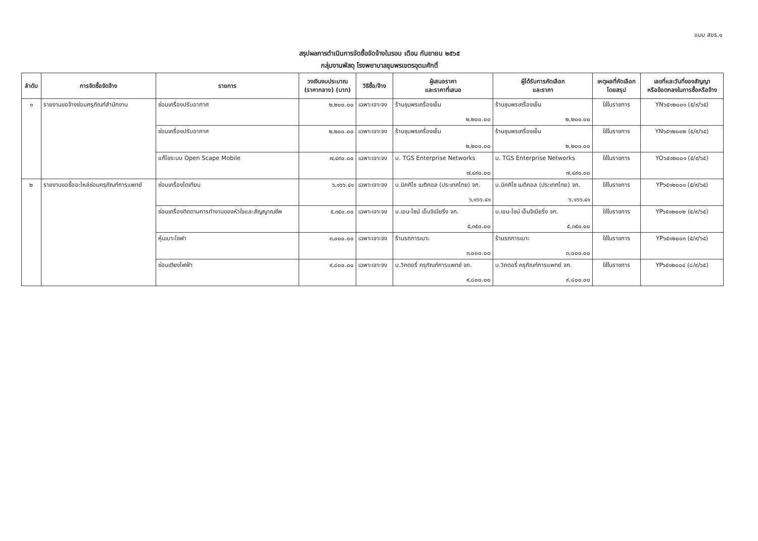แบบ สขร.๑
สรุปผลการดำเนินการจัดซื้อจัดจ้างในรอบ เดือน กันยายน ๒๕๖๕
กลุ่มงานพัสดุ โรงพยาบาลชุมพรเขตรอุดมศักดิ์
| ลำดับ | การจัดซื้อจัดจ้าง | รายการ | วงเงินงบประมาณ (ราคากลาง) (บาท) | วิธีซื้อ/จ้าง | ผู้เสนอราคา และราคาที่เสนอ | ผู้ได้รับการคัดเลือก และราคา | เหตุผลที่คัดเลือก โดยสรุป | เลขที่และวันที่ของสัญญา หรือข้อตกลงในการซื้อหรือจ้าง |
| --- | --- | --- | --- | --- | --- | --- | --- | --- |
| ๑ | รายงานขอจ้างซ่อมครุภัณฑ์สำนักงาน | ซ่อมเครื่องปรับอากาศ | ๒,๒๐๐.๐๐ | เฉพาะเจาะจง | ร้านชุมพรเครื่องเย็น ๒,๒๐๐.๐๐ | ร้านชุมพรเครื่องเย็น ๒,๒๐๐.๐๐ | ใช้ในราชการ | YN๖๕๑๒๐๐๑ (๕/๙/๖๕) |
| | | ซ่อมเครื่องปรับอากาศ | ๒,๒๐๐.๐๐ | เฉพาะเจาะจง | ร้านชุมพรเครื่องเย็น ๒,๒๐๐.๐๐ | ร้านชุมพรเครื่องเย็น ๒,๒๐๐.๐๐ | ใช้ในราชการ | YN๖๕๑๒๐๐๒ (๕/๙/๖๕) |
| | | แก้ไขระบบ Open Scape Mobile | ๗,๔๙๐.๐๐ | เฉพาะเจาะจง | บ. TGS Enterprise Networks ๗,๔๙๐.๐๐ | บ. TGS Enterprise Networks ๗,๔๙๐.๐๐ | ใช้ในราชการ | YO๖๕๑๒๐๐๑ (๕/๙/๖๕) |
| ๒ | รายงานขอซื้ออะไหล่ซ่อมครุภัณฑ์การแพทย์ | ซ่อมเครื่องไตเทียม | ๖,๑๖๖.๔๑ | เฉพาะเจาะจง | บ.นิคคิโซ เมดิคอล (ประเทศไทย) จก. ๖,๑๖๖.๔๑ | บ.นิคคิโซ เมดิคอล (ประเทศไทย) จก. ๖,๑๖๖.๔๑ | ใช้ในราชการ | YP๖๕๑๒๐๐๑ (๕/๙/๖๕) |
| | | ซ่อมเครื่องติดตามการทำงานของหัวใจและสัญญาณชีพ | ๕,๓๕๐.๐๐ | เฉพาะเจาะจง | บ.เอน-ไซน์ เอ็นจิเนียริ่ง จก. ๕,๓๕๐.๐๐ | บ.เอน-ไซน์ เอ็นจิเนียริ่ง จก. ๕,๓๕๐.๐๐ | ใช้ในราชการ | YP๖๕๑๒๐๐๒ (๕/๙/๖๕) |
| | | หุ้มเบาะโซฟา | ๓,๐๐๐.๐๐ | เฉพาะเจาะจง | ร้านรถการเบาะ ๓,๐๐๐.๐๐ | ร้านรถการเบาะ ๓,๐๐๐.๐๐ | ใช้ในราชการ | YP๖๕๑๒๐๐๓ (๕/๙/๖๕) |
| | | ซ่อมเตียงไฟฟ้า | ๙,๘๐๐.๐๐ | เฉพาะเจาะจง | บ.วิคตอรี่ ครุภัณฑ์การแพทย์ จก. ๙,๘๐๐.๐๐ | บ.วิคตอรี่ ครุภัณฑ์การแพทย์ จก. ๙,๘๐๐.๐๐ | ใช้ในราชการ | YP๖๕๑๒๐๐๔ (๘/๙/๖๕) |